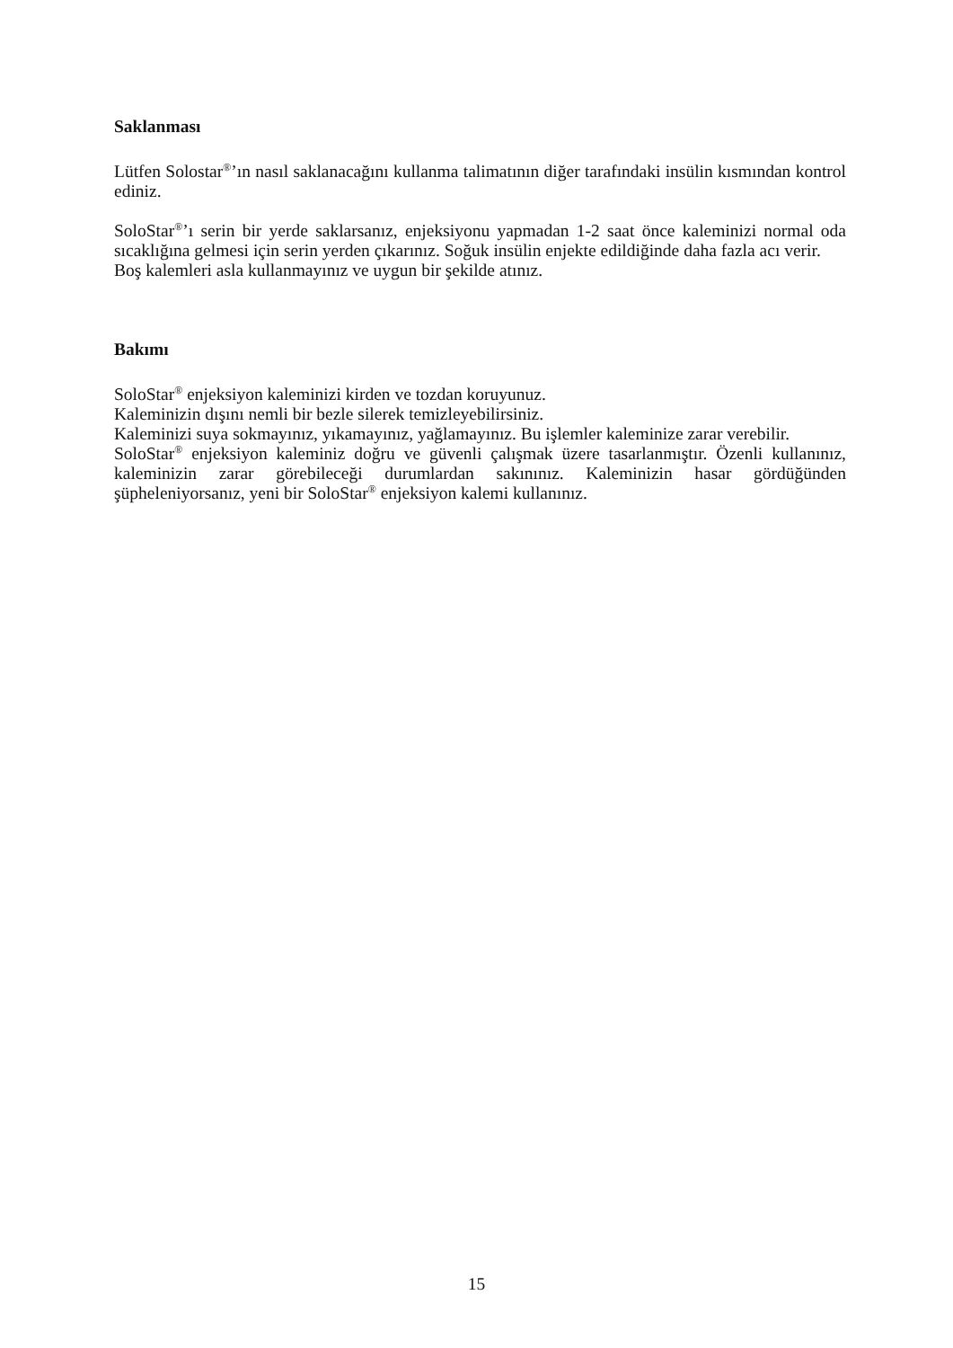Saklanması
Lütfen Solostar<sup>®</sup>’ın nasıl saklanacağını kullanma talimatının diğer tarafındaki insülin kısmından kontrol ediniz.
SoloStar<sup>®</sup>’ı serin bir yerde saklarsanız, enjeksiyonu yapmadan 1-2 saat önce kaleminizi normal oda sıcaklığına gelmesi için serin yerden çıkarınız. Soğuk insülin enjekte edildiğinde daha fazla acı verir.
Boş kalemleri asla kullanmayınız ve uygun bir şekilde atınız.
Bakımı
SoloStar<sup>®</sup> enjeksiyon kaleminizi kirden ve tozdan koruyunuz.
Kaleminizin dışını nemli bir bezle silerek temizleyebilirsiniz.
Kaleminizi suya sokmayınız, yıkamayınız, yağlamayınız. Bu işlemler kaleminize zarar verebilir.
SoloStar<sup>®</sup> enjeksiyon kaleminiz doğru ve güvenli çalışmak üzere tasarlanmıştır. Özenli kullanınız, kaleminizin zarar görebileceği durumlardan sakınınız. Kaleminizin hasar gördüğünden şüpheleniyorsanız, yeni bir SoloStar<sup>®</sup> enjeksiyon kalemi kullanınız.
15